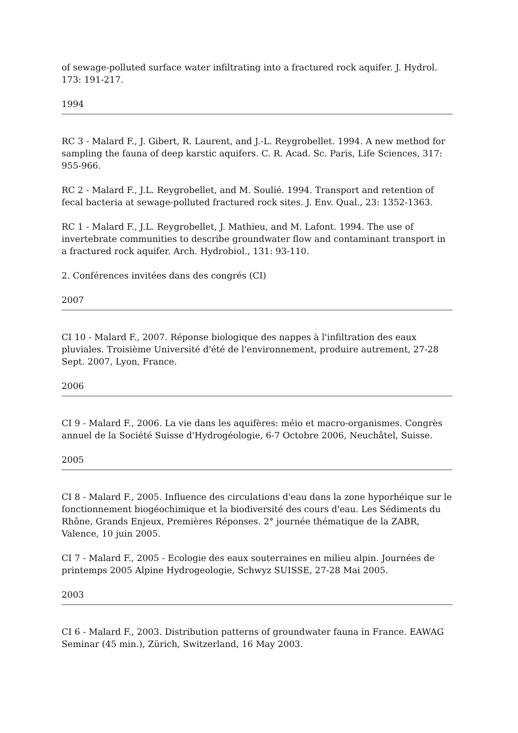of sewage-polluted surface water infiltrating into a fractured rock aquifer. J. Hydrol. 173: 191-217.
1994
RC 3 - Malard F., J. Gibert, R. Laurent, and J.-L. Reygrobellet. 1994. A new method for sampling the fauna of deep karstic aquifers. C. R. Acad. Sc. Paris, Life Sciences, 317: 955-966.
RC 2 - Malard F., J.L. Reygrobellet, and M. Soulié. 1994. Transport and retention of fecal bacteria at sewage-polluted fractured rock sites. J. Env. Qual., 23: 1352-1363.
RC 1 - Malard F., J.L. Reygrobellet, J. Mathieu, and M. Lafont. 1994. The use of invertebrate communities to describe groundwater flow and contaminant transport in a fractured rock aquifer. Arch. Hydrobiol., 131: 93-110.
2. Conférences invitées dans des congrés (CI)
2007
CI 10 - Malard F., 2007. Réponse biologique des nappes à l'infiltration des eaux pluviales. Troisième Université d'été de l'environnement, produire autrement, 27-28 Sept. 2007, Lyon, France.
2006
CI 9 - Malard F., 2006. La vie dans les aquifères: méio et macro-organismes. Congrès annuel de la Société Suisse d'Hydrogéologie, 6-7 Octobre 2006, Neuchâtel, Suisse.
2005
CI 8 - Malard F., 2005. Influence des circulations d'eau dans la zone hyporhéique sur le fonctionnement biogéochimique et la biodiversité des cours d'eau. Les Sédiments du Rhône, Grands Enjeux, Premières Réponses. 2° journée thématique de la ZABR, Valence, 10 juin 2005.
CI 7 - Malard F., 2005 - Ecologie des eaux souterraines en milieu alpin. Journées de printemps 2005 Alpine Hydrogeologie, Schwyz SUISSE, 27-28 Mai 2005.
2003
CI 6 - Malard F., 2003. Distribution patterns of groundwater fauna in France. EAWAG Seminar (45 min.), Zürich, Switzerland, 16 May 2003.